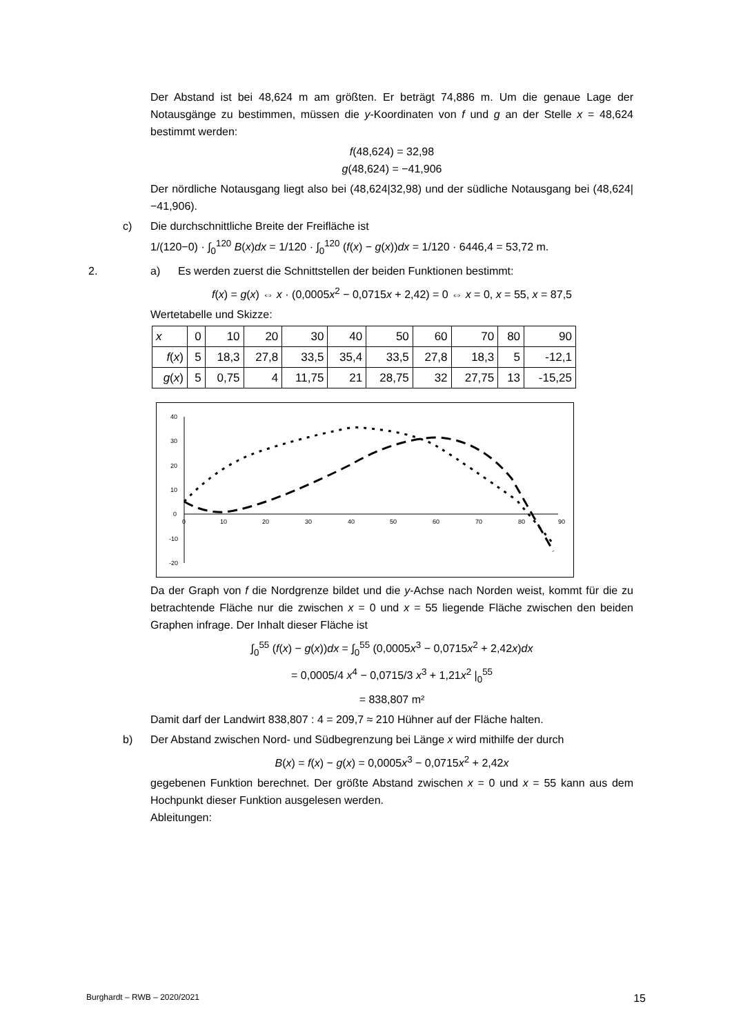Der Abstand ist bei 48,624 m am größten. Er beträgt 74,886 m. Um die genaue Lage der Notausgänge zu bestimmen, müssen die y-Koordinaten von f und g an der Stelle x = 48,624 bestimmt werden:
f(48,624) = 32,98
g(48,624) = −41,906
Der nördliche Notausgang liegt also bei (48,624|32,98) und der südliche Notausgang bei (48,624|−41,906).
c) Die durchschnittliche Breite der Freifläche ist
1/(120−0) · ∫<sub>0</sub><sup>120</sup> B(x)dx = 1/120 · ∫<sub>0</sub><sup>120</sup> (f(x) − g(x))dx = 1/120 · 6446,4 = 53,72 m.
2. a) Es werden zuerst die Schnittstellen der beiden Funktionen bestimmt:
f(x) = g(x) ⇔ x · (0,0005x<sup>2</sup> − 0,0715x + 2,42) = 0 ⇔ x = 0, x = 55, x = 87,5
Wertetabelle und Skizze:
| x | 0 | 10 | 20 | 30 | 40 | 50 | 60 | 70 | 80 | 90 |
| f ( x ) | 5 | 18,3 | 27,8 | 33,5 | 35,4 | 33,5 | 27,8 | 18,3 | 5 | -12,1 |
| g ( x ) | 5 | 0,75 | 4 | 11,75 | 21 | 28,75 | 32 | 27,75 | 13 | -15,25 |
40
30
20
10
0
-10
-20
0
10
20
30
40
50
60
70
80
90
Da der Graph von f die Nordgrenze bildet und die y-Achse nach Norden weist, kommt für die zu betrachtende Fläche nur die zwischen x = 0 und x = 55 liegende Fläche zwischen den beiden Graphen infrage. Der Inhalt dieser Fläche ist
∫<sub>0</sub><sup>55</sup> (f(x) − g(x))dx = ∫<sub>0</sub><sup>55</sup> (0,0005x<sup>3</sup> − 0,0715x<sup>2</sup> + 2,42x)dx
= 0,0005/4 x<sup>4</sup> − 0,0715/3 x<sup>3</sup> + 1,21x<sup>2</sup> |<sub>0</sub><sup>55</sup>
= 838,807 m²
Damit darf der Landwirt 838,807 : 4 = 209,7 ≈ 210 Hühner auf der Fläche halten.
b) Der Abstand zwischen Nord- und Südbegrenzung bei Länge x wird mithilfe der durch
B(x) = f(x) − g(x) = 0,0005x<sup>3</sup> − 0,0715x<sup>2</sup> + 2,42x
gegebenen Funktion berechnet. Der größte Abstand zwischen x = 0 und x = 55 kann aus dem Hochpunkt dieser Funktion ausgelesen werden.
Ableitungen:
Burghardt – RWB – 2020/2021 15